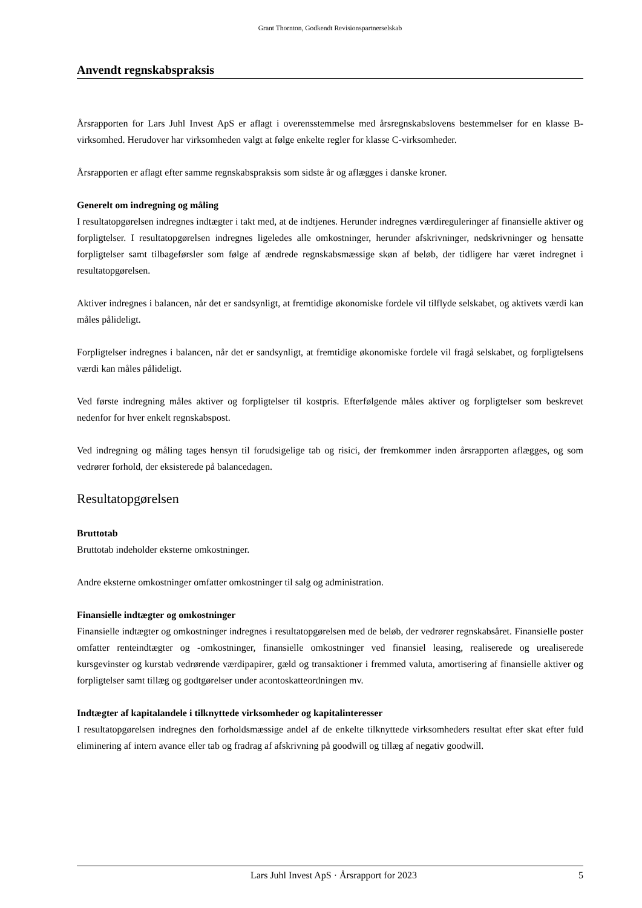Grant Thornton, Godkendt Revisionspartnerselskab
Anvendt regnskabspraksis
Årsrapporten for Lars Juhl Invest ApS er aflagt i overensstemmelse med årsregnskabslovens bestemmelser for en klasse B-virksomhed. Herudover har virksomheden valgt at følge enkelte regler for klasse C-virksomheder.
Årsrapporten er aflagt efter samme regnskabspraksis som sidste år og aflægges i danske kroner.
Generelt om indregning og måling
I resultatopgørelsen indregnes indtægter i takt med, at de indtjenes. Herunder indregnes værdireguleringer af finansielle aktiver og forpligtelser. I resultatopgørelsen indregnes ligeledes alle omkostninger, herunder afskrivninger, nedskrivninger og hensatte forpligtelser samt tilbageførsler som følge af ændrede regnskabsmæssige skøn af beløb, der tidligere har været indregnet i resultatopgørelsen.
Aktiver indregnes i balancen, når det er sandsynligt, at fremtidige økonomiske fordele vil tilflyde selskabet, og aktivets værdi kan måles pålideligt.
Forpligtelser indregnes i balancen, når det er sandsynligt, at fremtidige økonomiske fordele vil fragå selskabet, og forpligtelsens værdi kan måles pålideligt.
Ved første indregning måles aktiver og forpligtelser til kostpris. Efterfølgende måles aktiver og forpligtelser som beskrevet nedenfor for hver enkelt regnskabspost.
Ved indregning og måling tages hensyn til forudsigelige tab og risici, der fremkommer inden årsrapporten aflægges, og som vedrører forhold, der eksisterede på balancedagen.
Resultatopgørelsen
Bruttotab
Bruttotab indeholder eksterne omkostninger.
Andre eksterne omkostninger omfatter omkostninger til salg og administration.
Finansielle indtægter og omkostninger
Finansielle indtægter og omkostninger indregnes i resultatopgørelsen med de beløb, der vedrører regnskabsåret. Finansielle poster omfatter renteindtægter og -omkostninger, finansielle omkostninger ved finansiel leasing, realiserede og urealiserede kursgevinster og kurstab vedrørende værdipapirer, gæld og transaktioner i fremmed valuta, amortisering af finansielle aktiver og forpligtelser samt tillæg og godtgørelser under acontoskatteordningen mv.
Indtægter af kapitalandele i tilknyttede virksomheder og kapitalinteresser
I resultatopgørelsen indregnes den forholdsmæssige andel af de enkelte tilknyttede virksomheders resultat efter skat efter fuld eliminering af intern avance eller tab og fradrag af afskrivning på goodwill og tillæg af negativ goodwill.
Lars Juhl Invest ApS · Årsrapport for 2023 5